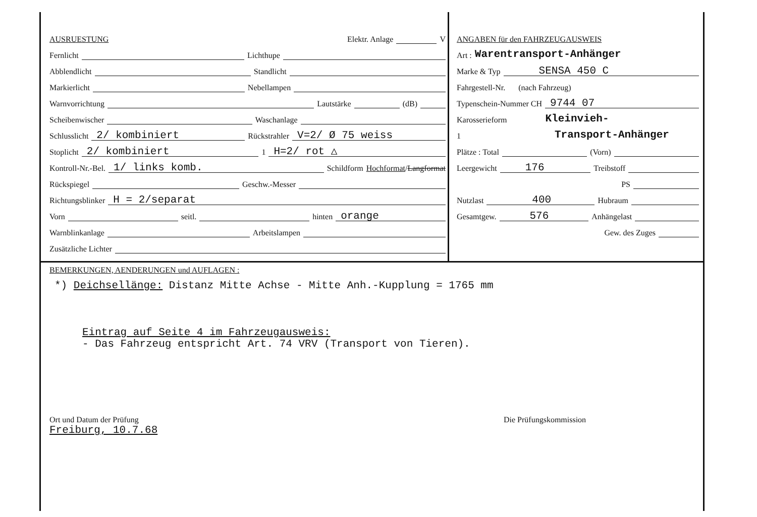AUSRUESTUNG Elektr. Anlage V
Fernlicht Lichthupe
Abblendlicht Standlicht
Markierlicht Nebellampen
Warnvorrichtung Lautstärke (dB)
Scheibenwischer Waschanlage
Schlusslicht 2/ kombiniert Rückstrahler V=2/ Ø 75 weiss
Stoplicht 2/ kombiniert 1 H=2/ rot △
Kontroll-Nr.-Bel. 1/ links komb. Schildform Hochformat/Langformat
Rückspiegel Geschw.-Messer
Richtungsblinker H = 2/separat
Vorn seitl. hinten orange
Warnblinkanlage Arbeitslampen
Zusätzliche Lichter
ANGABEN für den FAHRZEUGAUSWEIS
Art : Warentransport-Anhänger
Marke & Typ SENSA 450 C
Fahrgestell-Nr. (nach Fahrzeug)
Typenschein-Nummer CH 9744 07
Karosserieform Kleinvieh-
1 Transport-Anhänger
Plätze : Total (Vorn)
Leergewicht 176 Treibstoff
PS
Nutzlast 400 Hubraum
Gesamtgew. 576 Anhängelast
Gew. des Zuges
BEMERKUNGEN, AENDERUNGEN und AUFLAGEN :
*) Deichsellänge: Distanz Mitte Achse - Mitte Anh.-Kupplung = 1765 mm
Eintrag auf Seite 4 im Fahrzeugausweis:
- Das Fahrzeug entspricht Art. 74 VRV (Transport von Tieren).
Ort und Datum der Prüfung
Freiburg, 10.7.68
Die Prüfungskommission